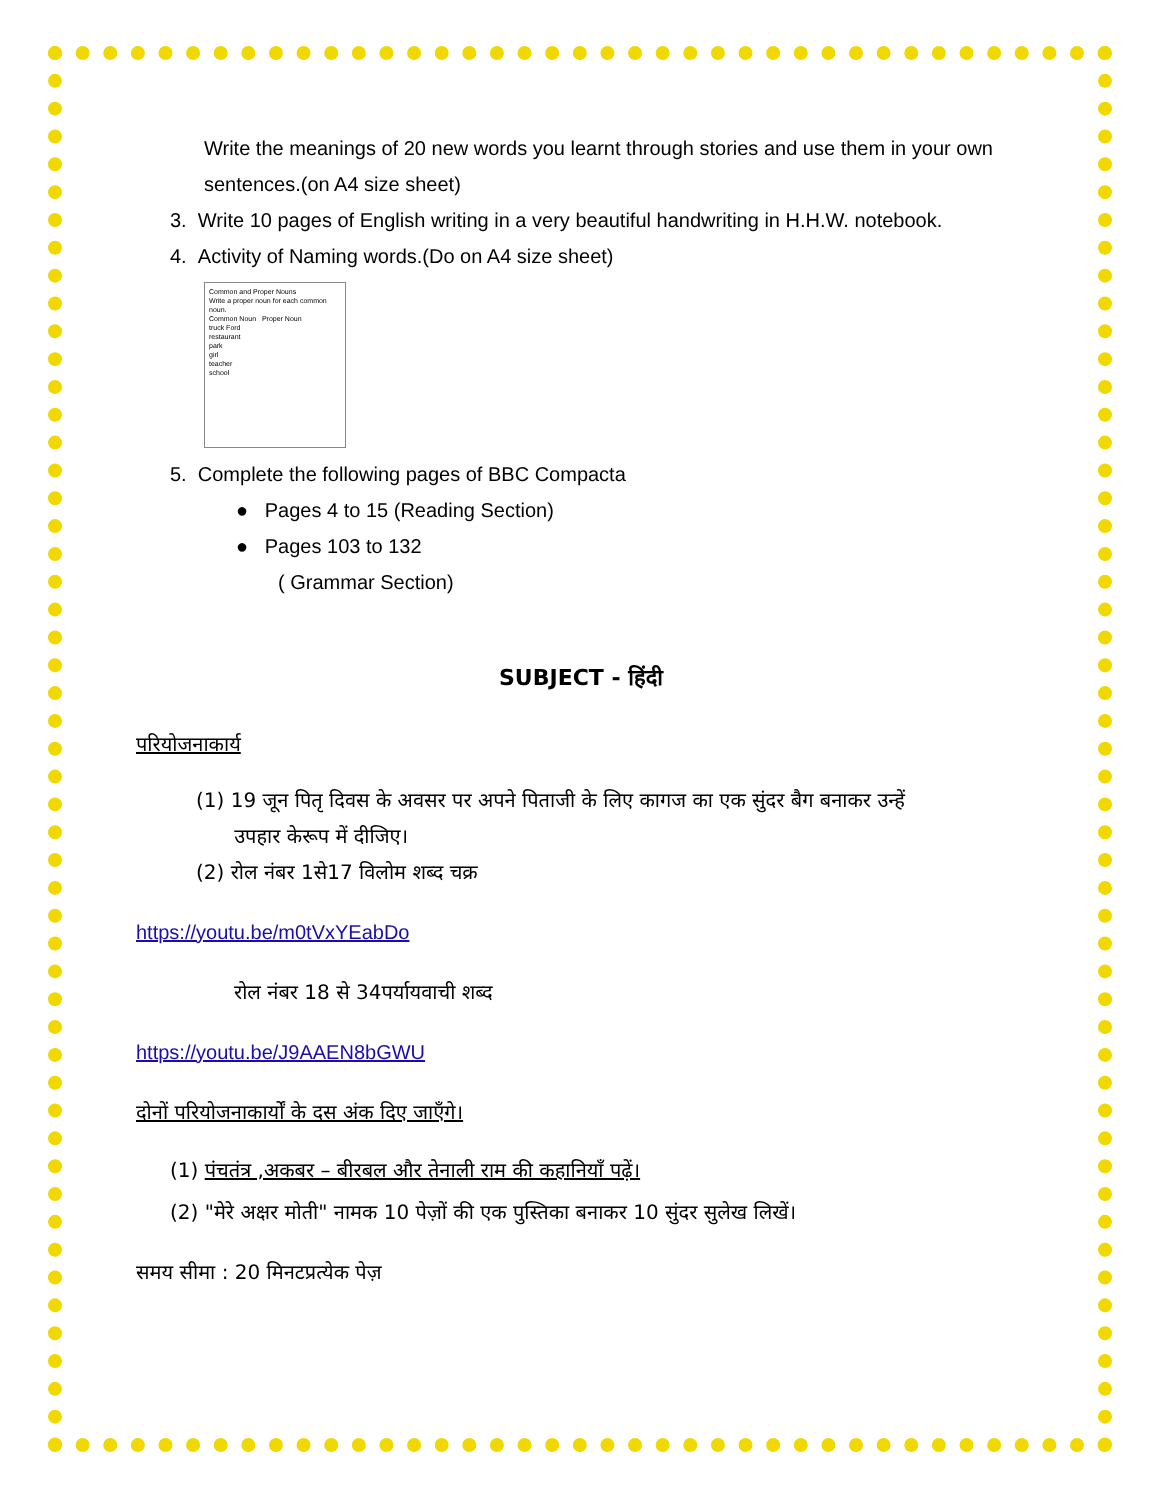Write the meanings of 20 new words you learnt through stories and use them in your own sentences.(on A4 size sheet)
3. Write 10 pages of English writing in a very beautiful handwriting in H.H.W. notebook.
4. Activity of Naming words.(Do on A4 size sheet)
Common and Proper Nouns
Write a proper noun for each common noun.
Common Noun Proper Noun
truck Ford
restaurant
park
girl
teacher
school
5. Complete the following pages of BBC Compacta
● Pages 4 to 15 (Reading Section)
● Pages 103 to 132
( Grammar Section)
SUBJECT - हिंदी
परियोजनाकार्य
(1) 19 जून पितृ दिवस के अवसर पर अपने पिताजी के लिए कागज का एक सुंदर बैग बनाकर उन्हें
उपहार केरूप में दीजिए।
(2) रोल नंबर 1से17 विलोम शब्द चक्र
https://youtu.be/m0tVxYEabDo
रोल नंबर 18 से 34पर्यायवाची शब्द
https://youtu.be/J9AAEN8bGWU
दोनों परियोजनाकार्यों के दस अंक दिए जाएँगे।
(1) पंचतंत्र ,अकबर – बीरबल और तेनाली राम की कहानियाँ पढ़ें।
(2) "मेरे अक्षर मोती" नामक 10 पेज़ों की एक पुस्तिका बनाकर 10 सुंदर सुलेख लिखें।
समय सीमा : 20 मिनटप्रत्येक पेज़